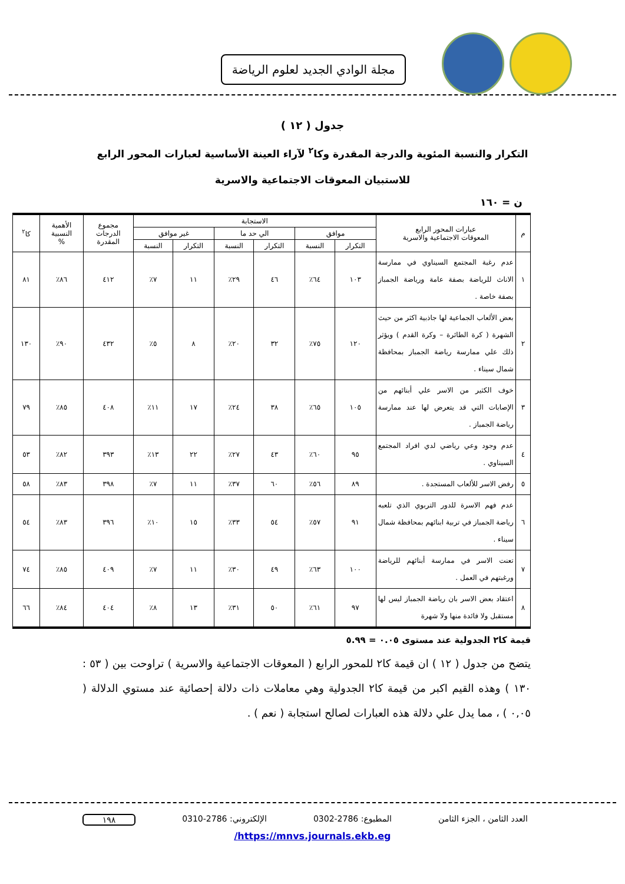مجلة الوادي الجديد لعلوم الرياضة
جدول ( ١٢ )
التكرار والنسبة المئوية والدرجة المقدرة وكا<sup>٢</sup> لآراء العينة الأساسية لعبارات المحور الرابع للاستبيان المعوقات الاجتماعية والاسرية
ن = ١٦٠
| م | عبارات المحور الرابع المعوقات الاجتماعية والاسرية | الاستجابة | | | | | | مجموع الدرجات المقدرة | الأهمية النسبية % | كا<sup>٢</sup> |
| --- | --- | --- | --- | --- | --- | --- | --- | --- | --- | --- |
| | | موافق | | الي حد ما | | غير موافق | | | | |
| | | التكرار | النسبة | التكرار | النسبة | التكرار | النسبة | | | |
| ١ | عدم رغبة المجتمع السيناوي في ممارسة الاناث للرياضة بصفة عامة ورياضة الجمباز بصفة خاصة . | ١٠٣ | ٦٤٪ | ٤٦ | ٢٩٪ | ١١ | ٧٪ | ٤١٢ | ٨٦٪ | ٨١ |
| ٢ | بعض الألعاب الجماعية لها جاذبية اكثر من حيث الشهرة ( كرة الطائرة – وكرة القدم ) ويؤثر ذلك علي ممارسة رياضة الجمباز بمحافظة شمال سيناء . | ١٢٠ | ٧٥٪ | ٣٢ | ٢٠٪ | ٨ | ٥٪ | ٤٣٢ | ٩٠٪ | ١٣٠ |
| ٣ | خوف الكثير من الاسر علي أبنائهم من الإصابات التي قد يتعرض لها عند ممارسة رياضة الجمباز . | ١٠٥ | ٦٥٪ | ٣٨ | ٢٤٪ | ١٧ | ١١٪ | ٤٠٨ | ٨٥٪ | ٧٩ |
| ٤ | عدم وجود وعي رياضي لدي افراد المجتمع السيناوي . | ٩٥ | ٦٠٪ | ٤٣ | ٢٧٪ | ٢٢ | ١٣٪ | ٣٩٣ | ٨٢٪ | ٥٣ |
| ٥ | رفض الاسر للألعاب المستجدة . | ٨٩ | ٥٦٪ | ٦٠ | ٣٧٪ | ١١ | ٧٪ | ٣٩٨ | ٨٣٪ | ٥٨ |
| ٦ | عدم فهم الاسرة للدور التربوي الذي تلعبه رياضة الجمباز في تربية ابنائهم بمحافظة شمال سيناء . | ٩١ | ٥٧٪ | ٥٤ | ٣٣٪ | ١٥ | ١٠٪ | ٣٩٦ | ٨٣٪ | ٥٤ |
| ٧ | تعنت الاسر في ممارسة أبنائهم للرياضة ورغبتهم في العمل . | ١٠٠ | ٦٣٪ | ٤٩ | ٣٠٪ | ١١ | ٧٪ | ٤٠٩ | ٨٥٪ | ٧٤ |
| ٨ | اعتقاد بعض الاسر بان رياضة الجمباز ليس لها مستقبل ولا فائدة منها ولا شهرة | ٩٧ | ٦١٪ | ٥٠ | ٣١٪ | ١٣ | ٨٪ | ٤٠٤ | ٨٤٪ | ٦٦ |
قيمة كا٢ الجدولية عند مستوى ٠.٠٥ = ٥.٩٩
يتضح من جدول ( ١٢ ) ان قيمة كا٢ للمحور الرابع ( المعوقات الاجتماعية والاسرية ) تراوحت بين ( ٥٣ : ١٣٠ ) وهذه القيم اكبر من قيمة كا٢ الجدولية وهي معاملات ذات دلالة إحصائية عند مستوي الدلالة ( ٠,٠٥ ) ، مما يدل علي دلالة هذه العبارات لصالح استجابة ( نعم ) .
العدد الثامن ، الجزء الثامن المطبوع: 2786-0302 الإلكتروني: 2786-0310 ١٩٨
https://mnvs.journals.ekb.eg/